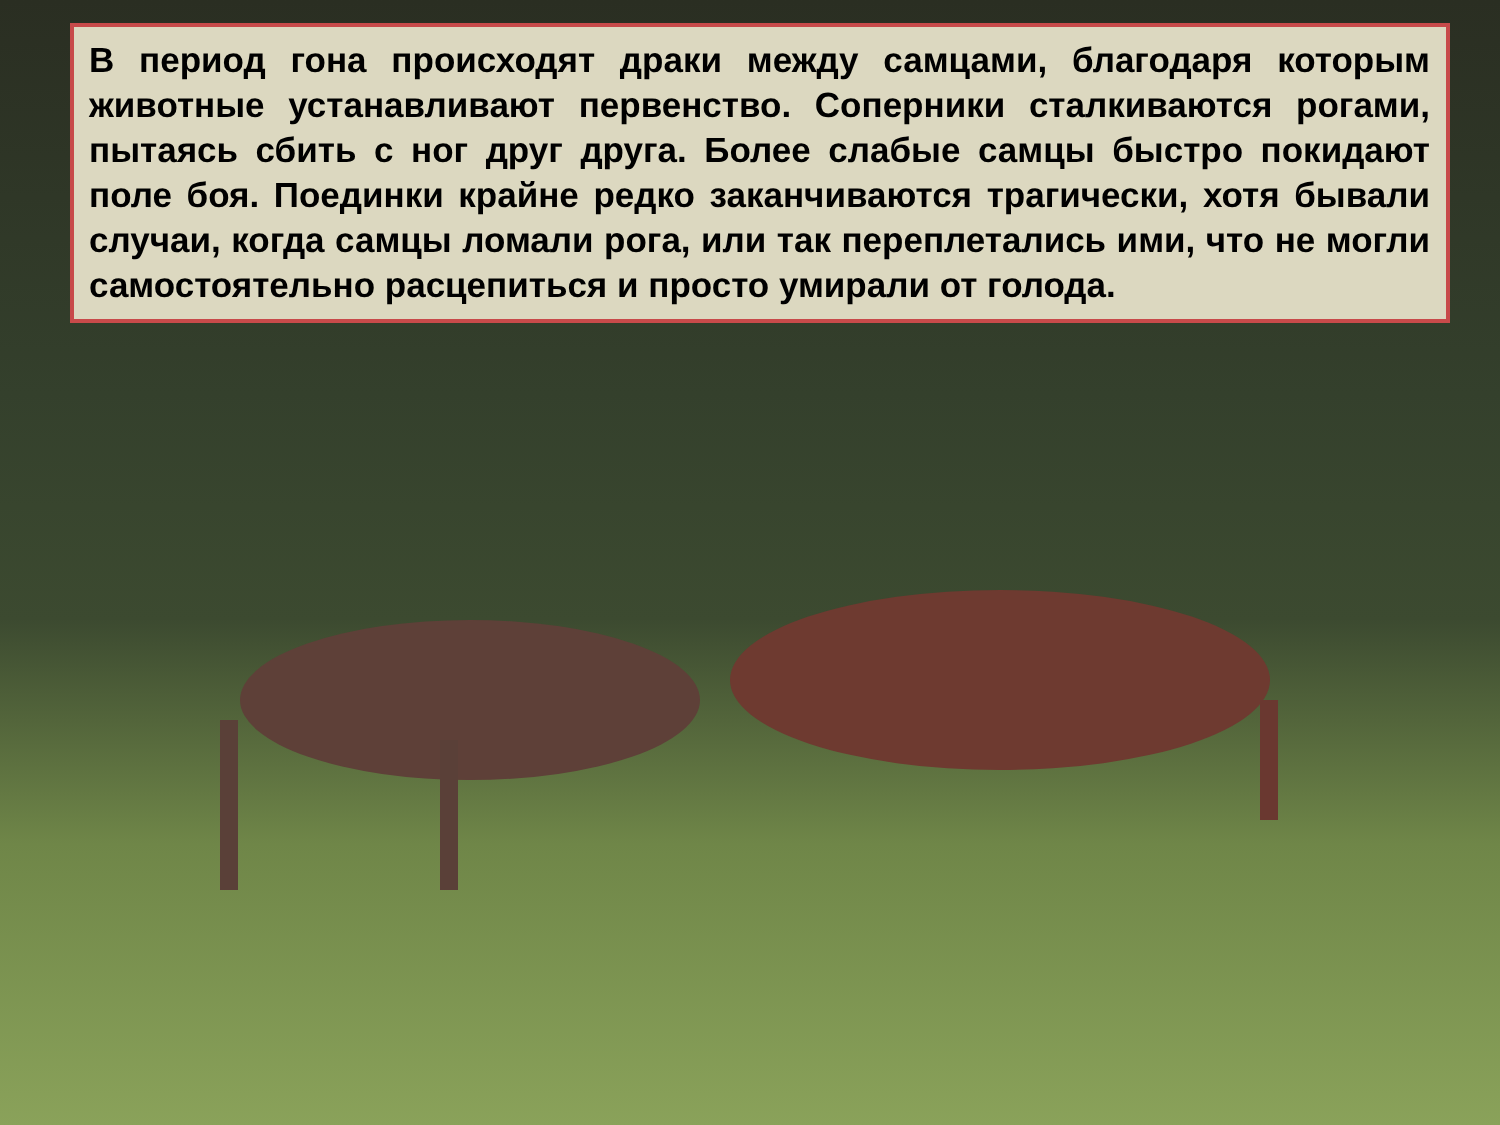В период гона происходят драки между самцами, благодаря которым животные устанавливают первенство. Соперники сталкиваются рогами, пытаясь сбить с ног друг друга. Более слабые самцы быстро покидают поле боя. Поединки крайне редко заканчиваются трагически, хотя бывали случаи, когда самцы ломали рога, или так переплетались ими, что не могли самостоятельно расцепиться и просто умирали от голода.